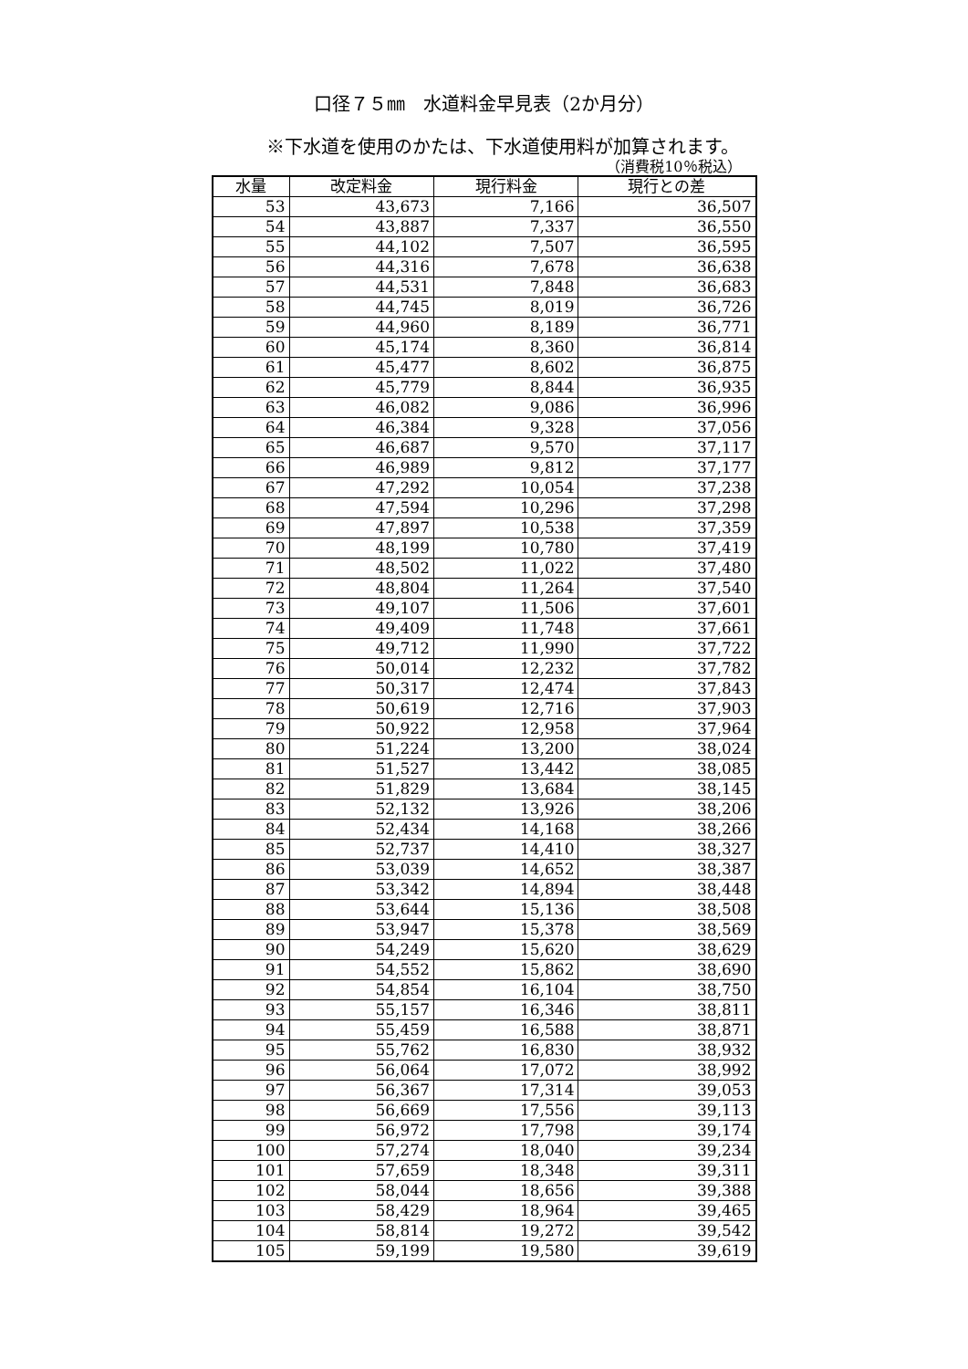口径７５㎜　水道料金早見表（2か月分）
※下水道を使用のかたは、下水道使用料が加算されます。
（消費税10％税込）
| 水量 | 改定料金 | 現行料金 | 現行との差 |
| --- | --- | --- | --- |
| 53 | 43,673 | 7,166 | 36,507 |
| 54 | 43,887 | 7,337 | 36,550 |
| 55 | 44,102 | 7,507 | 36,595 |
| 56 | 44,316 | 7,678 | 36,638 |
| 57 | 44,531 | 7,848 | 36,683 |
| 58 | 44,745 | 8,019 | 36,726 |
| 59 | 44,960 | 8,189 | 36,771 |
| 60 | 45,174 | 8,360 | 36,814 |
| 61 | 45,477 | 8,602 | 36,875 |
| 62 | 45,779 | 8,844 | 36,935 |
| 63 | 46,082 | 9,086 | 36,996 |
| 64 | 46,384 | 9,328 | 37,056 |
| 65 | 46,687 | 9,570 | 37,117 |
| 66 | 46,989 | 9,812 | 37,177 |
| 67 | 47,292 | 10,054 | 37,238 |
| 68 | 47,594 | 10,296 | 37,298 |
| 69 | 47,897 | 10,538 | 37,359 |
| 70 | 48,199 | 10,780 | 37,419 |
| 71 | 48,502 | 11,022 | 37,480 |
| 72 | 48,804 | 11,264 | 37,540 |
| 73 | 49,107 | 11,506 | 37,601 |
| 74 | 49,409 | 11,748 | 37,661 |
| 75 | 49,712 | 11,990 | 37,722 |
| 76 | 50,014 | 12,232 | 37,782 |
| 77 | 50,317 | 12,474 | 37,843 |
| 78 | 50,619 | 12,716 | 37,903 |
| 79 | 50,922 | 12,958 | 37,964 |
| 80 | 51,224 | 13,200 | 38,024 |
| 81 | 51,527 | 13,442 | 38,085 |
| 82 | 51,829 | 13,684 | 38,145 |
| 83 | 52,132 | 13,926 | 38,206 |
| 84 | 52,434 | 14,168 | 38,266 |
| 85 | 52,737 | 14,410 | 38,327 |
| 86 | 53,039 | 14,652 | 38,387 |
| 87 | 53,342 | 14,894 | 38,448 |
| 88 | 53,644 | 15,136 | 38,508 |
| 89 | 53,947 | 15,378 | 38,569 |
| 90 | 54,249 | 15,620 | 38,629 |
| 91 | 54,552 | 15,862 | 38,690 |
| 92 | 54,854 | 16,104 | 38,750 |
| 93 | 55,157 | 16,346 | 38,811 |
| 94 | 55,459 | 16,588 | 38,871 |
| 95 | 55,762 | 16,830 | 38,932 |
| 96 | 56,064 | 17,072 | 38,992 |
| 97 | 56,367 | 17,314 | 39,053 |
| 98 | 56,669 | 17,556 | 39,113 |
| 99 | 56,972 | 17,798 | 39,174 |
| 100 | 57,274 | 18,040 | 39,234 |
| 101 | 57,659 | 18,348 | 39,311 |
| 102 | 58,044 | 18,656 | 39,388 |
| 103 | 58,429 | 18,964 | 39,465 |
| 104 | 58,814 | 19,272 | 39,542 |
| 105 | 59,199 | 19,580 | 39,619 |